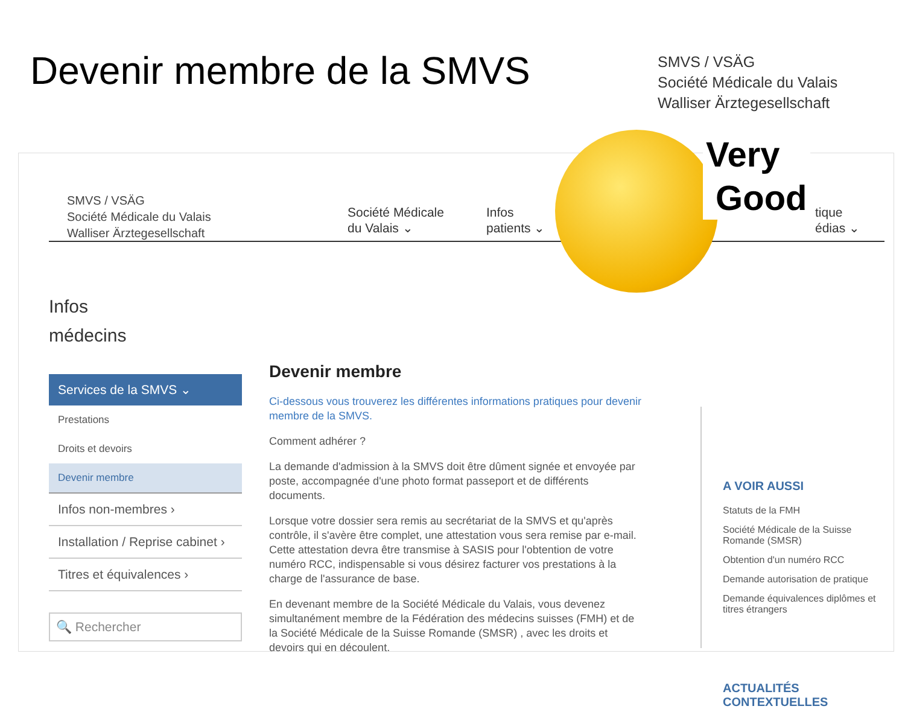Devenir membre de la SMVS
SMVS / VSÄG
Société Médicale du Valais
Walliser Ärztegesellschaft
SMVS / VSÄG
Société Médicale du Valais
Walliser Ärztegesellschaft
Société Médicale
du Valais ⌄
Infos
patients ⌄
tique
édias ⌄
Infos
médecins
Services de la SMVS ⌄
Prestations
Droits et devoirs
Devenir membre
Infos non-membres ›
Installation / Reprise cabinet ›
Titres et équivalences ›
🔍 Rechercher
Devenir membre
Ci-dessous vous trouverez les différentes informations pratiques pour devenir membre de la SMVS.
Comment adhérer ?
La demande d'admission à la SMVS doit être dûment signée et envoyée par poste, accompagnée d'une photo format passeport et de différents documents.
Lorsque votre dossier sera remis au secrétariat de la SMVS et qu'après contrôle, il s'avère être complet, une attestation vous sera remise par e-mail. Cette attestation devra être transmise à SASIS pour l'obtention de votre numéro RCC, indispensable si vous désirez facturer vos prestations à la charge de l'assurance de base.
En devenant membre de la Société Médicale du Valais, vous devenez simultanément membre de la Fédération des médecins suisses (FMH) et de la Société Médicale de la Suisse Romande (SMSR) , avec les droits et devoirs qui en découlent.
A VOIR AUSSI
Statuts de la FMH
Société Médicale de la Suisse Romande (SMSR)
Obtention d'un numéro RCC
Demande autorisation de pratique
Demande équivalences diplômes et titres étrangers
ACTUALITÉS CONTEXTUELLES
Very
Good